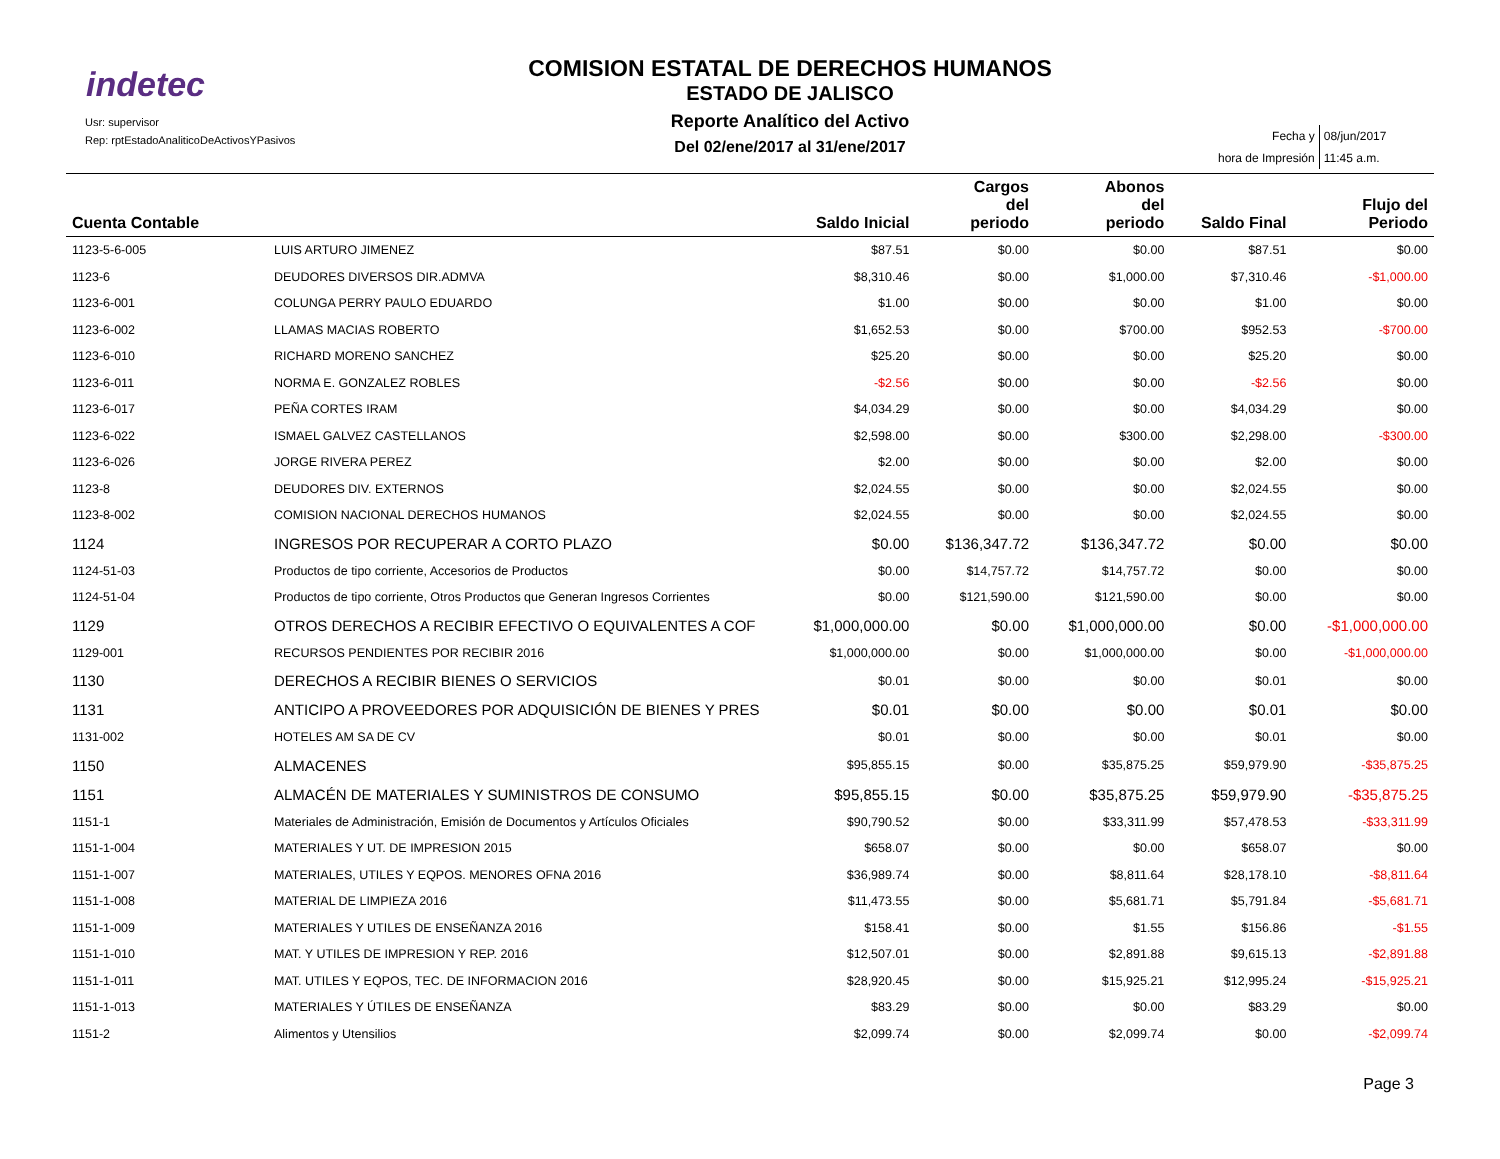indetec
Usr: supervisor
Rep: rptEstadoAnaliticoDeActivosYPasivos
COMISION ESTATAL DE DERECHOS HUMANOS
ESTADO DE JALISCO
Reporte Analítico del Activo
Del 02/ene/2017 al 31/ene/2017
| Fecha y | 08/jun/2017 |
| hora de Impresión | 11:45 a.m. |
| Cuenta Contable | | Saldo Inicial | Cargos del periodo | Abonos del periodo | Saldo Final | Flujo del Periodo |
| --- | --- | --- | --- | --- | --- | --- |
| 1123-5-6-005 | LUIS ARTURO JIMENEZ | $87.51 | $0.00 | $0.00 | $87.51 | $0.00 |
| 1123-6 | DEUDORES DIVERSOS DIR.ADMVA | $8,310.46 | $0.00 | $1,000.00 | $7,310.46 | -$1,000.00 |
| 1123-6-001 | COLUNGA PERRY PAULO EDUARDO | $1.00 | $0.00 | $0.00 | $1.00 | $0.00 |
| 1123-6-002 | LLAMAS MACIAS ROBERTO | $1,652.53 | $0.00 | $700.00 | $952.53 | -$700.00 |
| 1123-6-010 | RICHARD MORENO SANCHEZ | $25.20 | $0.00 | $0.00 | $25.20 | $0.00 |
| 1123-6-011 | NORMA E. GONZALEZ ROBLES | -$2.56 | $0.00 | $0.00 | -$2.56 | $0.00 |
| 1123-6-017 | PEÑA CORTES IRAM | $4,034.29 | $0.00 | $0.00 | $4,034.29 | $0.00 |
| 1123-6-022 | ISMAEL GALVEZ CASTELLANOS | $2,598.00 | $0.00 | $300.00 | $2,298.00 | -$300.00 |
| 1123-6-026 | JORGE RIVERA PEREZ | $2.00 | $0.00 | $0.00 | $2.00 | $0.00 |
| 1123-8 | DEUDORES DIV. EXTERNOS | $2,024.55 | $0.00 | $0.00 | $2,024.55 | $0.00 |
| 1123-8-002 | COMISION NACIONAL DERECHOS HUMANOS | $2,024.55 | $0.00 | $0.00 | $2,024.55 | $0.00 |
| 1124 | INGRESOS POR RECUPERAR A CORTO PLAZO | $0.00 | $136,347.72 | $136,347.72 | $0.00 | $0.00 |
| 1124-51-03 | Productos de tipo corriente, Accesorios de Productos | $0.00 | $14,757.72 | $14,757.72 | $0.00 | $0.00 |
| 1124-51-04 | Productos de tipo corriente, Otros Productos que Generan Ingresos Corrientes | $0.00 | $121,590.00 | $121,590.00 | $0.00 | $0.00 |
| 1129 | OTROS DERECHOS A RECIBIR EFECTIVO O EQUIVALENTES A COF | $1,000,000.00 | $0.00 | $1,000,000.00 | $0.00 | -$1,000,000.00 |
| 1129-001 | RECURSOS PENDIENTES POR RECIBIR 2016 | $1,000,000.00 | $0.00 | $1,000,000.00 | $0.00 | -$1,000,000.00 |
| 1130 | DERECHOS A RECIBIR BIENES O SERVICIOS | $0.01 | $0.00 | $0.00 | $0.01 | $0.00 |
| 1131 | ANTICIPO A PROVEEDORES POR ADQUISICIÓN DE BIENES Y PRES | $0.01 | $0.00 | $0.00 | $0.01 | $0.00 |
| 1131-002 | HOTELES AM SA DE CV | $0.01 | $0.00 | $0.00 | $0.01 | $0.00 |
| 1150 | ALMACENES | $95,855.15 | $0.00 | $35,875.25 | $59,979.90 | -$35,875.25 |
| 1151 | ALMACÉN DE MATERIALES Y SUMINISTROS DE CONSUMO | $95,855.15 | $0.00 | $35,875.25 | $59,979.90 | -$35,875.25 |
| 1151-1 | Materiales de Administración, Emisión de Documentos y Artículos Oficiales | $90,790.52 | $0.00 | $33,311.99 | $57,478.53 | -$33,311.99 |
| 1151-1-004 | MATERIALES Y UT. DE IMPRESION 2015 | $658.07 | $0.00 | $0.00 | $658.07 | $0.00 |
| 1151-1-007 | MATERIALES, UTILES Y EQPOS. MENORES OFNA 2016 | $36,989.74 | $0.00 | $8,811.64 | $28,178.10 | -$8,811.64 |
| 1151-1-008 | MATERIAL DE LIMPIEZA 2016 | $11,473.55 | $0.00 | $5,681.71 | $5,791.84 | -$5,681.71 |
| 1151-1-009 | MATERIALES Y UTILES DE ENSEÑANZA 2016 | $158.41 | $0.00 | $1.55 | $156.86 | -$1.55 |
| 1151-1-010 | MAT. Y UTILES DE IMPRESION Y REP. 2016 | $12,507.01 | $0.00 | $2,891.88 | $9,615.13 | -$2,891.88 |
| 1151-1-011 | MAT. UTILES Y EQPOS, TEC. DE INFORMACION 2016 | $28,920.45 | $0.00 | $15,925.21 | $12,995.24 | -$15,925.21 |
| 1151-1-013 | MATERIALES Y ÚTILES DE ENSEÑANZA | $83.29 | $0.00 | $0.00 | $83.29 | $0.00 |
| 1151-2 | Alimentos y Utensilios | $2,099.74 | $0.00 | $2,099.74 | $0.00 | -$2,099.74 |
Page 3